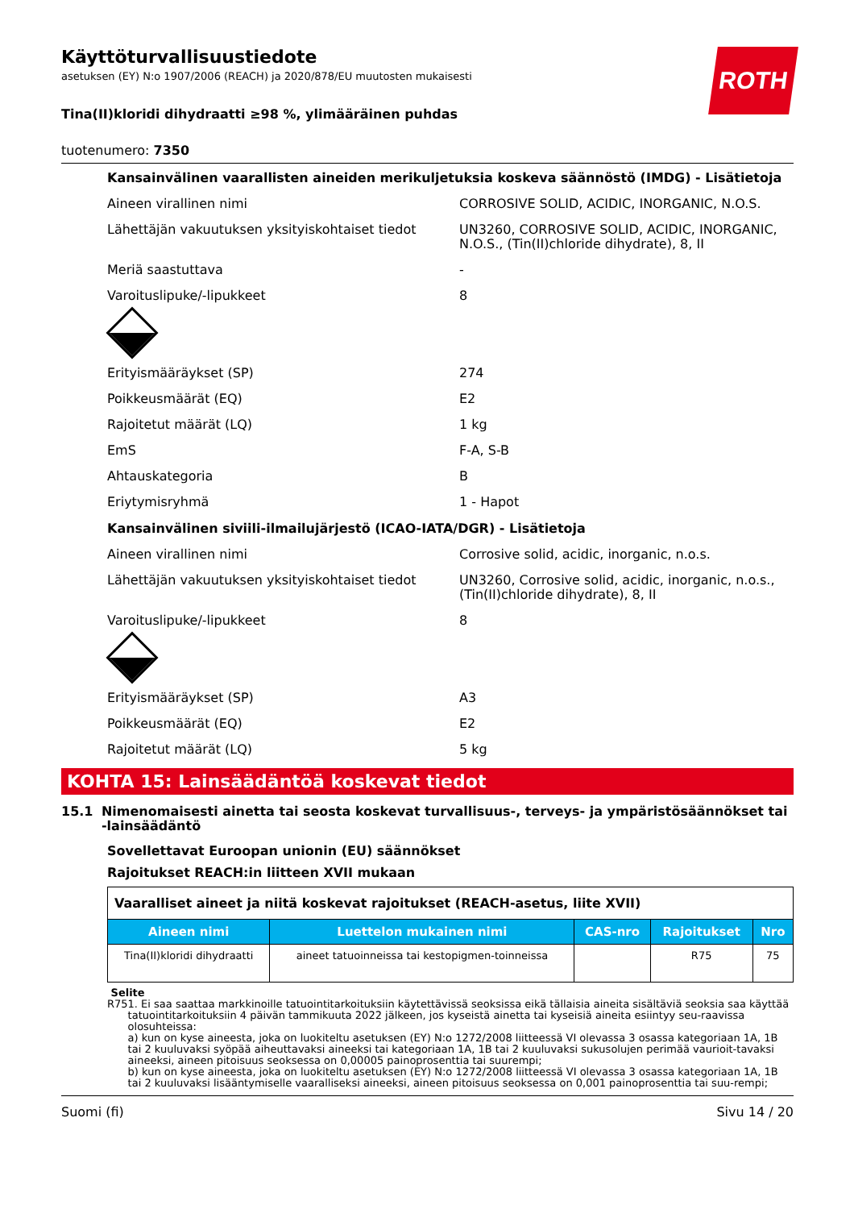ROTH
Käyttöturvallisuustiedote
asetuksen (EY) N:o 1907/2006 (REACH) ja 2020/878/EU muutosten mukaisesti
Tina(II)kloridi dihydraatti ≥98 %, ylimääräinen puhdas
tuotenumero: 7350
Kansainvälinen vaarallisten aineiden merikuljetuksia koskeva säännöstö (IMDG) - Lisätietoja
Aineen virallinen nimi CORROSIVE SOLID, ACIDIC, INORGANIC, N.O.S.
Lähettäjän vakuutuksen yksityiskohtaiset tiedot
UN3260, CORROSIVE SOLID, ACIDIC, INORGANIC, N.O.S., (Tin(II)chloride dihydrate), 8, II
Meriä saastuttava -
Varoituslipuke/-lipukkeet 8
Erityismääräykset (SP) 274
Poikkeusmäärät (EQ) E2
Rajoitetut määrät (LQ) 1 kg
EmS F-A, S-B
Ahtauskategoria B
Eriytymisryhmä 1 - Hapot
Kansainvälinen siviili-ilmailujärjestö (ICAO-IATA/DGR) - Lisätietoja
Aineen virallinen nimi Corrosive solid, acidic, inorganic, n.o.s.
Lähettäjän vakuutuksen yksityiskohtaiset tiedot
UN3260, Corrosive solid, acidic, inorganic, n.o.s., (Tin(II)chloride dihydrate), 8, II
Varoituslipuke/-lipukkeet 8
Erityismääräykset (SP) A3
Poikkeusmäärät (EQ) E2
Rajoitetut määrät (LQ) 5 kg
KOHTA 15: Lainsäädäntöä koskevat tiedot
15.1 Nimenomaisesti ainetta tai seosta koskevat turvallisuus-, terveys- ja ympäristösäännökset tai -lainsäädäntö
Sovellettavat Euroopan unionin (EU) säännökset
Rajoitukset REACH:in liitteen XVII mukaan
| Vaaralliset aineet ja niitä koskevat rajoitukset (REACH-asetus, liite XVII) | | | | |
| Aineen nimi | Luettelon mukainen nimi | CAS-nro | Rajoitukset | Nro |
| Tina(II)kloridi dihydraatti | aineet tatuoinneissa tai kestopigmen-toinneissa | | R75 | 75 |
Selite
R75 1. Ei saa saattaa markkinoille tatuointitarkoituksiin käytettävissä seoksissa eikä tällaisia aineita sisältäviä seoksia saa käyttää tatuointitarkoituksiin 4 päivän tammikuuta 2022 jälkeen, jos kyseistä ainetta tai kyseisiä aineita esiintyy seu-raavissa olosuhteissa:
a) kun on kyse aineesta, joka on luokiteltu asetuksen (EY) N:o 1272/2008 liitteessä VI olevassa 3 osassa kategoriaan 1A, 1B tai 2 kuuluvaksi syöpää aiheuttavaksi aineeksi tai kategoriaan 1A, 1B tai 2 kuuluvaksi sukusolujen perimää vaurioit-tavaksi aineeksi, aineen pitoisuus seoksessa on 0,00005 painoprosenttia tai suurempi;
b) kun on kyse aineesta, joka on luokiteltu asetuksen (EY) N:o 1272/2008 liitteessä VI olevassa 3 osassa kategoriaan 1A, 1B tai 2 kuuluvaksi lisääntymiselle vaaralliseksi aineeksi, aineen pitoisuus seoksessa on 0,001 painoprosenttia tai suu-rempi;
Suomi (fi) Sivu 14 / 20